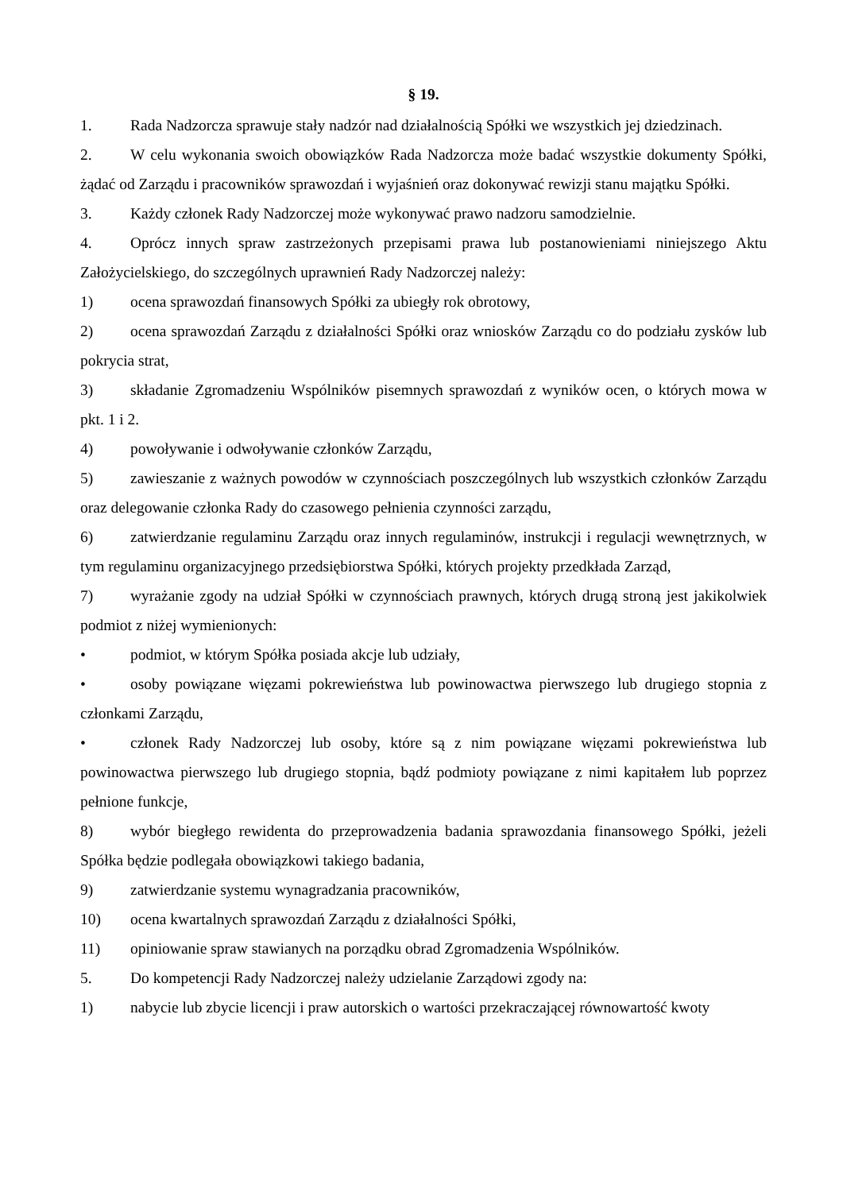§ 19.
1. Rada Nadzorcza sprawuje stały nadzór nad działalnością Spółki we wszystkich jej dziedzinach.
2. W celu wykonania swoich obowiązków Rada Nadzorcza może badać wszystkie dokumenty Spółki, żądać od Zarządu i pracowników sprawozdań i wyjaśnień oraz dokonywać rewizji stanu majątku Spółki.
3. Każdy członek Rady Nadzorczej może wykonywać prawo nadzoru samodzielnie.
4. Oprócz innych spraw zastrzeżonych przepisami prawa lub postanowieniami niniejszego Aktu Założycielskiego, do szczególnych uprawnień Rady Nadzorczej należy:
1) ocena sprawozdań finansowych Spółki za ubiegły rok obrotowy,
2) ocena sprawozdań Zarządu z działalności Spółki oraz wniosków Zarządu co do podziału zysków lub pokrycia strat,
3) składanie Zgromadzeniu Wspólników pisemnych sprawozdań z wyników ocen, o których mowa w pkt. 1 i 2.
4) powoływanie i odwoływanie członków Zarządu,
5) zawieszanie z ważnych powodów w czynnościach poszczególnych lub wszystkich członków Zarządu oraz delegowanie członka Rady do czasowego pełnienia czynności zarządu,
6) zatwierdzanie regulaminu Zarządu oraz innych regulaminów, instrukcji i regulacji wewnętrznych, w tym regulaminu organizacyjnego przedsiębiorstwa Spółki, których projekty przedkłada Zarząd,
7) wyrażanie zgody na udział Spółki w czynnościach prawnych, których drugą stroną jest jakikolwiek podmiot z niżej wymienionych:
• podmiot, w którym Spółka posiada akcje lub udziały,
• osoby powiązane więzami pokrewieństwa lub powinowactwa pierwszego lub drugiego stopnia z członkami Zarządu,
• członek Rady Nadzorczej lub osoby, które są z nim powiązane więzami pokrewieństwa lub powinowactwa pierwszego lub drugiego stopnia, bądź podmioty powiązane z nimi kapitałem lub poprzez pełnione funkcje,
8) wybór biegłego rewidenta do przeprowadzenia badania sprawozdania finansowego Spółki, jeżeli Spółka będzie podlegała obowiązkowi takiego badania,
9) zatwierdzanie systemu wynagradzania pracowników,
10) ocena kwartalnych sprawozdań Zarządu z działalności Spółki,
11) opiniowanie spraw stawianych na porządku obrad Zgromadzenia Wspólników.
5. Do kompetencji Rady Nadzorczej należy udzielanie Zarządowi zgody na:
1) nabycie lub zbycie licencji i praw autorskich o wartości przekraczającej równowartość kwoty